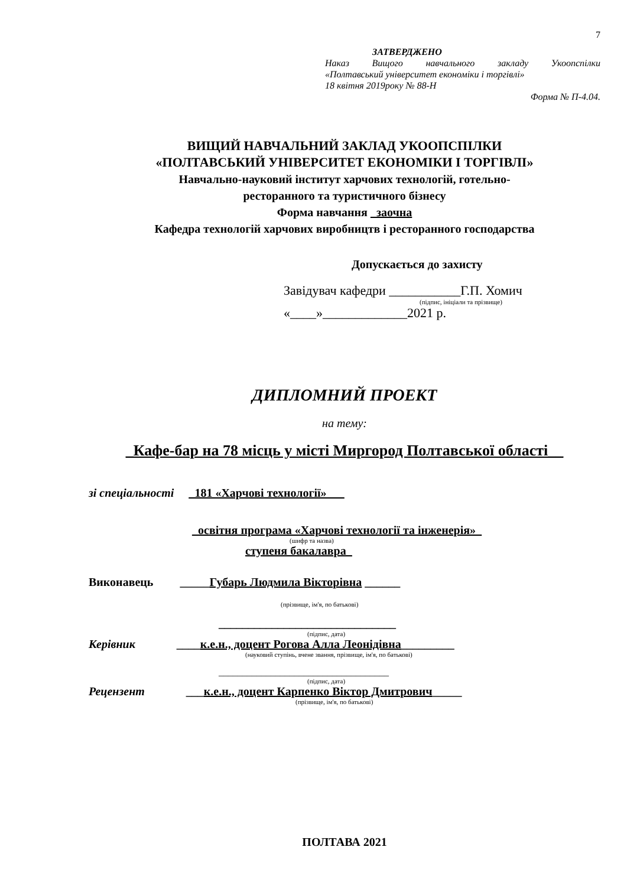7
ЗАТВЕРДЖЕНО
Наказ Вищого навчального закладу Укоопспілки
«Полтавський університет економіки і торгівлі»
18 квітня 2019року № 88-Н
Форма № П-4.04.
ВИЩИЙ НАВЧАЛЬНИЙ ЗАКЛАД УКООПСПІЛКИ
«ПОЛТАВСЬКИЙ УНІВЕРСИТЕТ ЕКОНОМІКИ І ТОРГІВЛІ»
Навчально-науковий інститут харчових технологій, готельно-
ресторанного та туристичного бізнесу
Форма навчання _заочна
Кафедра технологій харчових виробництв і ресторанного господарства
Допускається до захисту
Завідувач кафедри ___________Г.П. Хомич
(підпис, ініціали та прізвище)
«____»_____________2021 р.
ДИПЛОМНИЙ ПРОЕКТ
на тему:
_Кафе-бар на 78 місць у місті Миргород Полтавської області__
зі спеціальності _181 «Харчові технології»___
_освітня програма «Харчові технології та інженерія»_
(шифр та назва)
ступеня бакалавра_
Виконавець _____Губарь Людмила Вікторівна ______
(прізвище, ім'я, по батькові)
______________________________
(підпис, дата)
Керівник ____к.е.н., доцент Рогова Алла Леонідівна_________
(науковий ступінь, вчене звання, прізвище, ім'я, по батькові)
____________________________________
(підпис, дата)
Рецензент ___к.е.н., доцент Карпенко Віктор Дмитрович_____
(прізвище, ім'я, по батькові)
ПОЛТАВА 2021